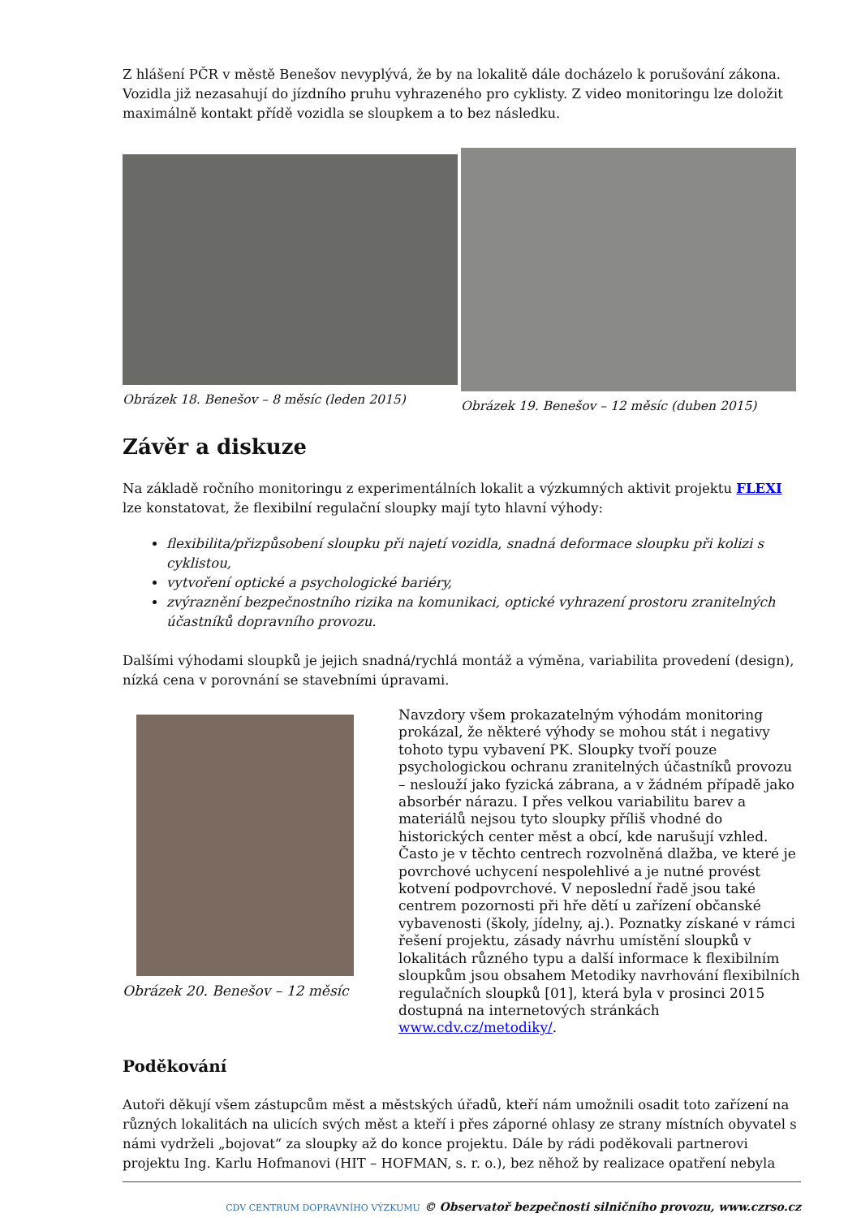Z hlášení PČR v městě Benešov nevyplývá, že by na lokalitě dále docházelo k porušování zákona. Vozidla již nezasahují do jízdního pruhu vyhrazeného pro cyklisty. Z video monitoringu lze doložit maximálně kontakt přídě vozidla se sloupkem a to bez následku.
Obrázek 18. Benešov – 8 měsíc (leden 2015)
Obrázek 19. Benešov – 12 měsíc (duben 2015)
Závěr a diskuze
Na základě ročního monitoringu z experimentálních lokalit a výzkumných aktivit projektu FLEXI lze konstatovat, že flexibilní regulační sloupky mají tyto hlavní výhody:
flexibilita/přizpůsobení sloupku při najetí vozidla, snadná deformace sloupku při kolizi s cyklistou,
vytvoření optické a psychologické bariéry,
zvýraznění bezpečnostního rizika na komunikaci, optické vyhrazení prostoru zranitelných účastníků dopravního provozu.
Dalšími výhodami sloupků je jejich snadná/rychlá montáž a výměna, variabilita provedení (design), nízká cena v porovnání se stavebními úpravami.
Obrázek 20. Benešov – 12 měsíc
Navzdory všem prokazatelným výhodám monitoring prokázal, že některé výhody se mohou stát i negativy tohoto typu vybavení PK. Sloupky tvoří pouze psychologickou ochranu zranitelných účastníků provozu – neslouží jako fyzická zábrana, a v žádném případě jako absorbér nárazu. I přes velkou variabilitu barev a materiálů nejsou tyto sloupky příliš vhodné do historických center měst a obcí, kde narušují vzhled. Často je v těchto centrech rozvolněná dlažba, ve které je povrchové uchycení nespolehlivé a je nutné provést kotvení podpovrchové. V neposlední řadě jsou také centrem pozornosti při hře dětí u zařízení občanské vybavenosti (školy, jídelny, aj.). Poznatky získané v rámci řešení projektu, zásady návrhu umístění sloupků v lokalitách různého typu a další informace k flexibilním sloupkům jsou obsahem Metodiky navrhování flexibilních regulačních sloupků [01], která byla v prosinci 2015 dostupná na internetových stránkách www.cdv.cz/metodiky/.
Poděkování
Autoři děkují všem zástupcům měst a městských úřadů, kteří nám umožnili osadit toto zařízení na různých lokalitách na ulicích svých měst a kteří i přes záporné ohlasy ze strany místních obyvatel s námi vydrželi „bojovat“ za sloupky až do konce projektu. Dále by rádi poděkovali partnerovi projektu Ing. Karlu Hofmanovi (HIT – HOFMAN, s. r. o.), bez něhož by realizace opatření nebyla
CDV CENTRUM DOPRAVNÍHO VÝZKUMU © Observatoř bezpečnosti silničního provozu, www.czrso.cz